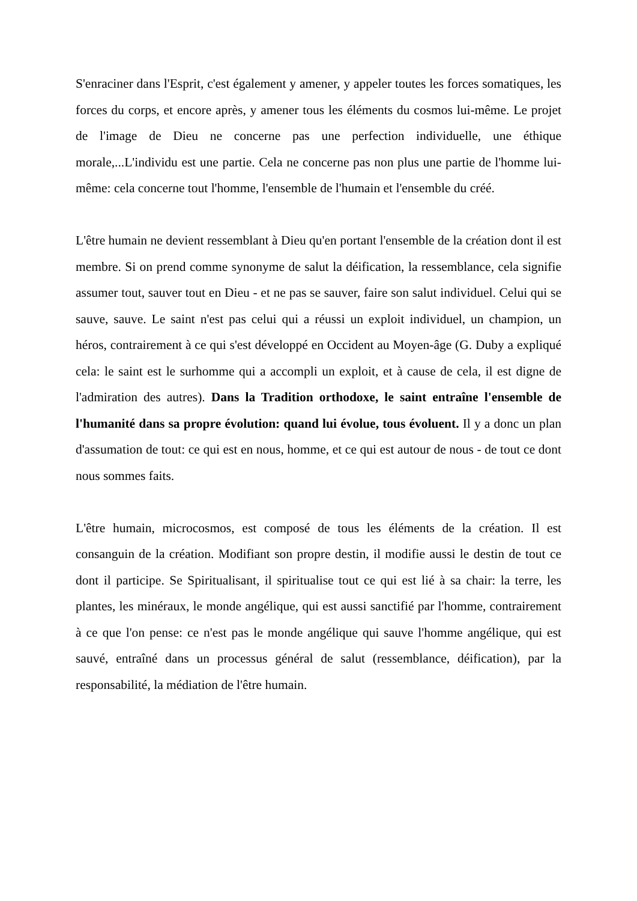S'enraciner dans l'Esprit, c'est également y amener, y appeler toutes les forces somatiques, les forces du corps, et encore après, y amener tous les éléments du cosmos lui-même. Le projet de l'image de Dieu ne concerne pas une perfection individuelle, une éthique morale,...L'individu est une partie. Cela ne concerne pas non plus une partie de l'homme lui-même: cela concerne tout l'homme, l'ensemble de l'humain et l'ensemble du créé.
L'être humain ne devient ressemblant à Dieu qu'en portant l'ensemble de la création dont il est membre. Si on prend comme synonyme de salut la déification, la ressemblance, cela signifie assumer tout, sauver tout en Dieu - et ne pas se sauver, faire son salut individuel. Celui qui se sauve, sauve. Le saint n'est pas celui qui a réussi un exploit individuel, un champion, un héros, contrairement à ce qui s'est développé en Occident au Moyen-âge (G. Duby a expliqué cela: le saint est le surhomme qui a accompli un exploit, et à cause de cela, il est digne de l'admiration des autres). Dans la Tradition orthodoxe, le saint entraîne l'ensemble de l'humanité dans sa propre évolution: quand lui évolue, tous évoluent. Il y a donc un plan d'assumation de tout: ce qui est en nous, homme, et ce qui est autour de nous - de tout ce dont nous sommes faits.
L'être humain, microcosmos, est composé de tous les éléments de la création. Il est consanguin de la création. Modifiant son propre destin, il modifie aussi le destin de tout ce dont il participe. Se Spiritualisant, il spiritualise tout ce qui est lié à sa chair: la terre, les plantes, les minéraux, le monde angélique, qui est aussi sanctifié par l'homme, contrairement à ce que l'on pense: ce n'est pas le monde angélique qui sauve l'homme angélique, qui est sauvé, entraîné dans un processus général de salut (ressemblance, déification), par la responsabilité, la médiation de l'être humain.